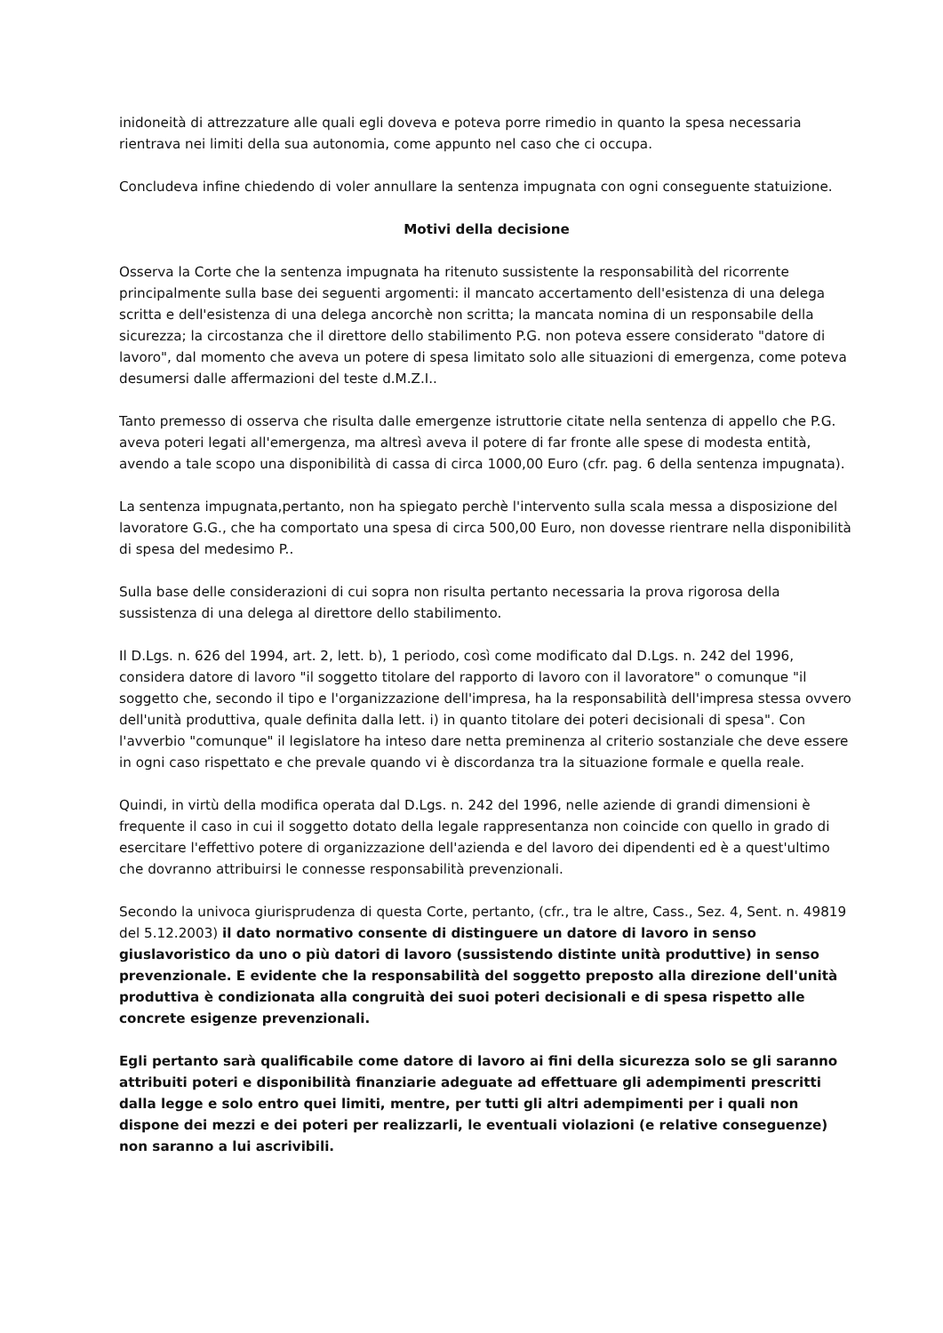inidoneità di attrezzature alle quali egli doveva e poteva porre rimedio in quanto la spesa necessaria rientrava nei limiti della sua autonomia, come appunto nel caso che ci occupa.
Concludeva infine chiedendo di voler annullare la sentenza impugnata con ogni conseguente statuizione.
Motivi della decisione
Osserva la Corte che la sentenza impugnata ha ritenuto sussistente la responsabilità del ricorrente principalmente sulla base dei seguenti argomenti: il mancato accertamento dell'esistenza di una delega scritta e dell'esistenza di una delega ancorchè non scritta; la mancata nomina di un responsabile della sicurezza; la circostanza che il direttore dello stabilimento P.G. non poteva essere considerato "datore di lavoro", dal momento che aveva un potere di spesa limitato solo alle situazioni di emergenza, come poteva desumersi dalle affermazioni del teste d.M.Z.I..
Tanto premesso di osserva che risulta dalle emergenze istruttorie citate nella sentenza di appello che P.G. aveva poteri legati all'emergenza, ma altresì aveva il potere di far fronte alle spese di modesta entità, avendo a tale scopo una disponibilità di cassa di circa 1000,00 Euro (cfr. pag. 6 della sentenza impugnata).
La sentenza impugnata,pertanto, non ha spiegato perchè l'intervento sulla scala messa a disposizione del lavoratore G.G., che ha comportato una spesa di circa 500,00 Euro, non dovesse rientrare nella disponibilità di spesa del medesimo P..
Sulla base delle considerazioni di cui sopra non risulta pertanto necessaria la prova rigorosa della sussistenza di una delega al direttore dello stabilimento.
Il D.Lgs. n. 626 del 1994, art. 2, lett. b), 1 periodo, così come modificato dal D.Lgs. n. 242 del 1996, considera datore di lavoro "il soggetto titolare del rapporto di lavoro con il lavoratore" o comunque "il soggetto che, secondo il tipo e l'organizzazione dell'impresa, ha la responsabilità dell'impresa stessa ovvero dell'unità produttiva, quale definita dalla lett. i) in quanto titolare dei poteri decisionali di spesa". Con l'avverbio "comunque" il legislatore ha inteso dare netta preminenza al criterio sostanziale che deve essere in ogni caso rispettato e che prevale quando vi è discordanza tra la situazione formale e quella reale.
Quindi, in virtù della modifica operata dal D.Lgs. n. 242 del 1996, nelle aziende di grandi dimensioni è frequente il caso in cui il soggetto dotato della legale rappresentanza non coincide con quello in grado di esercitare l'effettivo potere di organizzazione dell'azienda e del lavoro dei dipendenti ed è a quest'ultimo che dovranno attribuirsi le connesse responsabilità prevenzionali.
Secondo la univoca giurisprudenza di questa Corte, pertanto, (cfr., tra le altre, Cass., Sez. 4, Sent. n. 49819 del 5.12.2003) il dato normativo consente di distinguere un datore di lavoro in senso giuslavoristico da uno o più datori di lavoro (sussistendo distinte unità produttive) in senso prevenzionale. E evidente che la responsabilità del soggetto preposto alla direzione dell'unità produttiva è condizionata alla congruità dei suoi poteri decisionali e di spesa rispetto alle concrete esigenze prevenzionali.
Egli pertanto sarà qualificabile come datore di lavoro ai fini della sicurezza solo se gli saranno attribuiti poteri e disponibilità finanziarie adeguate ad effettuare gli adempimenti prescritti dalla legge e solo entro quei limiti, mentre, per tutti gli altri adempimenti per i quali non dispone dei mezzi e dei poteri per realizzarli, le eventuali violazioni (e relative conseguenze) non saranno a lui ascrivibili.